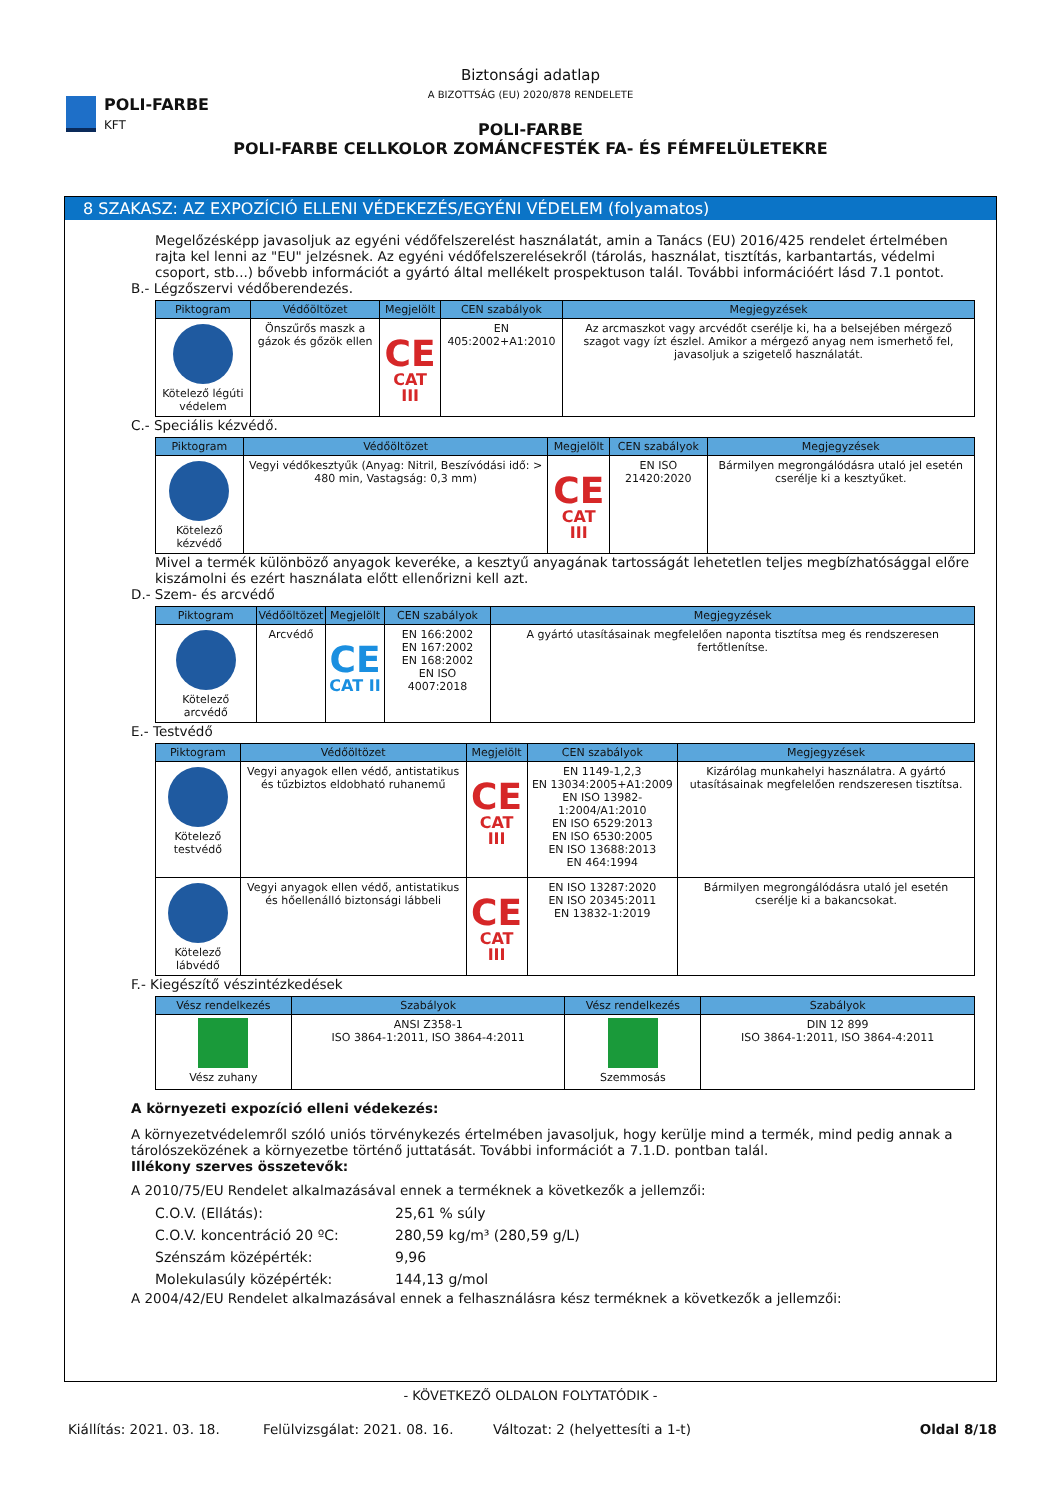POLI-FARBE
KFT
Biztonsági adatlap
A BIZOTTSÁG (EU) 2020/878 RENDELETE
POLI-FARBE
POLI-FARBE CELLKOLOR ZOMÁNCFESTÉK FA- ÉS FÉMFELÜLETEKRE
8 SZAKASZ: AZ EXPOZÍCIÓ ELLENI VÉDEKEZÉS/EGYÉNI VÉDELEM (folyamatos)
Megelőzésképp javasoljuk az egyéni védőfelszerelést használatát, amin a Tanács (EU) 2016/425 rendelet értelmében rajta kel lenni az "EU" jelzésnek. Az egyéni védőfelszerelésekről (tárolás, használat, tisztítás, karbantartás, védelmi csoport, stb...) bővebb információt a gyártó által mellékelt prospektuson talál. További információért lásd 7.1 pontot.
B.- Légzőszervi védőberendezés.
| Piktogram | Védőöltözet | Megjelölt | CEN szabályok | Megjegyzések |
| --- | --- | --- | --- | --- |
| Kötelező légúti védelem | Önszűrős maszk a gázok és gőzök ellen | CE CAT III | EN 405:2002+A1:2010 | Az arcmaszkot vagy arcvédőt cserélje ki, ha a belsejében mérgező szagot vagy ízt észlel. Amikor a mérgező anyag nem ismerhető fel, javasoljuk a szigetelő használatát. |
C.- Speciális kézvédő.
| Piktogram | Védőöltözet | Megjelölt | CEN szabályok | Megjegyzések |
| --- | --- | --- | --- | --- |
| Kötelező kézvédő | Vegyi védőkesztyűk (Anyag: Nitril, Beszívódási idő: > 480 min, Vastagság: 0,3 mm) | CE CAT III | EN ISO 21420:2020 | Bármilyen megrongálódásra utaló jel esetén cserélje ki a kesztyűket. |
Mivel a termék különböző anyagok keveréke, a kesztyű anyagának tartosságát lehetetlen teljes megbízhatósággal előre kiszámolni és ezért használata előtt ellenőrizni kell azt.
D.- Szem- és arcvédő
| Piktogram | Védőöltözet | Megjelölt | CEN szabályok | Megjegyzések |
| --- | --- | --- | --- | --- |
| Kötelező arcvédő | Arcvédő | CE CAT II | EN 166:2002 EN 167:2002 EN 168:2002 EN ISO 4007:2018 | A gyártó utasításainak megfelelően naponta tisztítsa meg és rendszeresen fertőtlenítse. |
E.- Testvédő
| Piktogram | Védőöltözet | Megjelölt | CEN szabályok | Megjegyzések |
| --- | --- | --- | --- | --- |
| Kötelező testvédő | Vegyi anyagok ellen védő, antistatikus és tűzbiztos eldobható ruhanemű | CE CAT III | EN 1149-1,2,3 EN 13034:2005+A1:2009 EN ISO 13982-1:2004/A1:2010 EN ISO 6529:2013 EN ISO 6530:2005 EN ISO 13688:2013 EN 464:1994 | Kizárólag munkahelyi használatra. A gyártó utasításainak megfelelően rendszeresen tisztítsa. |
| Kötelező lábvédő | Vegyi anyagok ellen védő, antistatikus és hőellenálló biztonsági lábbeli | CE CAT III | EN ISO 13287:2020 EN ISO 20345:2011 EN 13832-1:2019 | Bármilyen megrongálódásra utaló jel esetén cserélje ki a bakancsokat. |
F.- Kiegészítő vészintézkedések
| Vész rendelkezés | Szabályok | Vész rendelkezés | Szabályok |
| --- | --- | --- | --- |
| Vész zuhany | ANSI Z358-1 ISO 3864-1:2011, ISO 3864-4:2011 | Szemmosás | DIN 12 899 ISO 3864-1:2011, ISO 3864-4:2011 |
A környezeti expozíció elleni védekezés:
A környezetvédelemről szóló uniós törvénykezés értelmében javasoljuk, hogy kerülje mind a termék, mind pedig annak a tárolószeközének a környezetbe történő juttatását. További információt a 7.1.D. pontban talál.
Illékony szerves összetevők:
A 2010/75/EU Rendelet alkalmazásával ennek a terméknek a következők a jellemzői:
| C.O.V. (Ellátás): | 25,61 % súly |
| C.O.V. koncentráció 20 ºC: | 280,59 kg/m³ (280,59 g/L) |
| Szénszám középérték: | 9,96 |
| Molekulasúly középérték: | 144,13 g/mol |
A 2004/42/EU Rendelet alkalmazásával ennek a felhasználásra kész terméknek a következők a jellemzői:
- KÖVETKEZŐ OLDALON FOLYTATÓDIK -
Kiállítás: 2021. 03. 18. Felülvizsgálat: 2021. 08. 16. Változat: 2 (helyettesíti a 1-t) Oldal 8/18